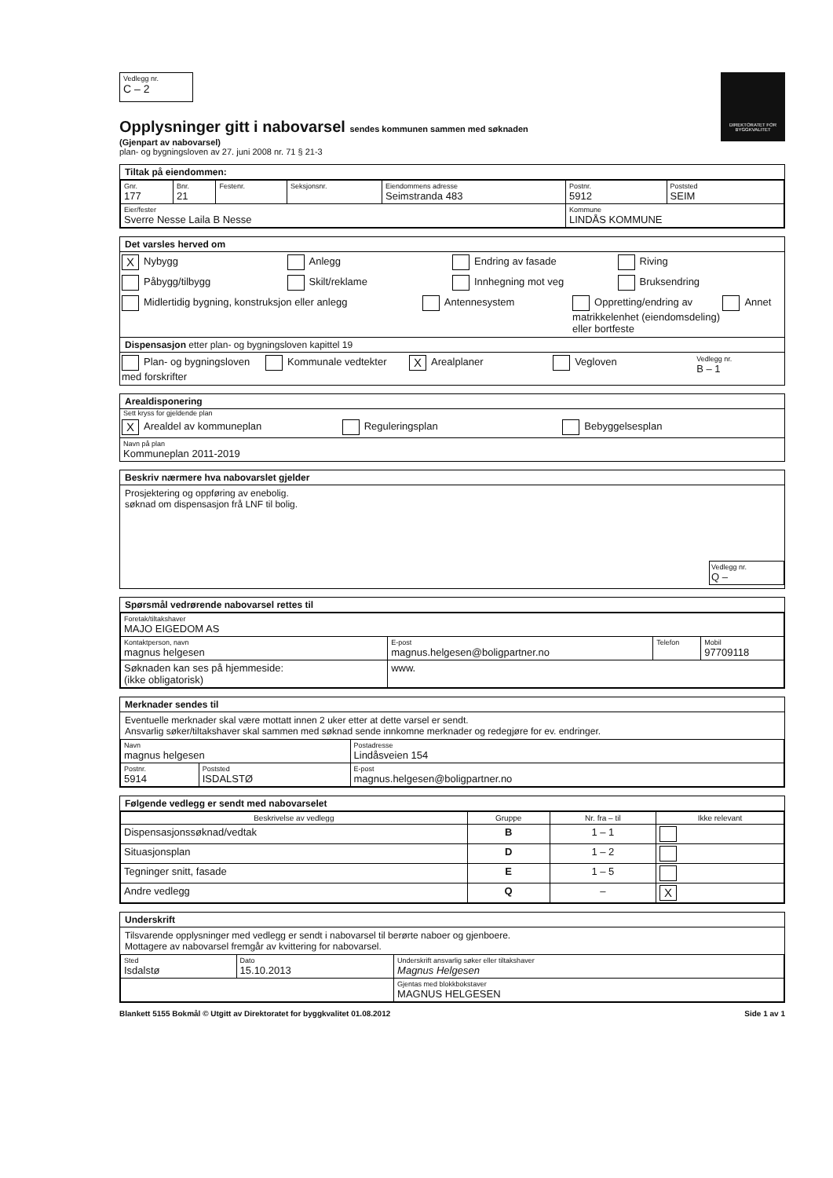DIREKTORATET FOR BYGGKVALITET
Vedlegg nr.
C – 2
Opplysninger gitt i nabovarsel sendes kommunen sammen med søknaden
(Gjenpart av nabovarsel)
plan- og bygningsloven av 27. juni 2008 nr. 71 § 21-3
Tiltak på eiendommen:
| Gnr. 177 | Bnr. 21 | Festenr. | Seksjonsnr. | Eiendommens adresse Seimstranda 483 | Postnr. 5912 | Poststed SEIM |
| Eier/fester Sverre Nesse Laila B Nesse | | | | | Kommune LINDÅS KOMMUNE | |
Det varsles herved om
X Nybygg Anlegg Endring av fasade Riving
Påbygg/tilbygg Skilt/reklame Innhegning mot veg Bruksendring
Midlertidig bygning, konstruksjon eller anlegg
Antennesystem Oppretting/endring av matrikkelenhet (eiendomsdeling) eller bortfeste
Annet
Dispensasjon etter plan- og bygningsloven kapittel 19
Plan- og bygningsloven med forskrifter
Kommunale vedtekter
X Arealplaner Vegloven
Vedlegg nr.
B – 1
Arealdisponering
Sett kryss for gjeldende plan
X Arealdel av kommuneplan Reguleringsplan Bebyggelsesplan
Navn på plan
Kommuneplan 2011-2019
Beskriv nærmere hva nabovarslet gjelder
Prosjektering og oppføring av enebolig.
søknad om dispensasjon frå LNF til bolig.
Vedlegg nr.
Q –
Spørsmål vedrørende nabovarsel rettes til
| Foretak/tiltakshaver MAJO EIGEDOM AS | | | |
| Kontaktperson, navn magnus helgesen | E-post magnus.helgesen@boligpartner.no | Telefon | Mobil 97709118 |
| Søknaden kan ses på hjemmeside: (ikke obligatorisk) | www. | | |
Merknader sendes til
Eventuelle merknader skal være mottatt innen 2 uker etter at dette varsel er sendt.
Ansvarlig søker/tiltakshaver skal sammen med søknad sende innkomne merknader og redegjøre for ev. endringer.
| Navn magnus helgesen | | Postadresse Lindåsveien 154 |
| Postnr. 5914 | Poststed ISDALSTØ | E-post magnus.helgesen@boligpartner.no |
Følgende vedlegg er sendt med nabovarselet
| Beskrivelse av vedlegg | Gruppe | Nr. fra – til | Ikke relevant |
| --- | --- | --- | --- |
| Dispensasjonssøknad/vedtak | B | 1 – 1 | |
| Situasjonsplan | D | 1 – 2 | |
| Tegninger snitt, fasade | E | 1 – 5 | |
| Andre vedlegg | Q | – | X |
Underskrift
Tilsvarende opplysninger med vedlegg er sendt i nabovarsel til berørte naboer og gjenboere.
Mottagere av nabovarsel fremgår av kvittering for nabovarsel.
| Sted Isdalstø | Dato 15.10.2013 | Underskrift ansvarlig søker eller tiltakshaver Magnus Helgesen |
| | | Gjentas med blokkbokstaver MAGNUS HELGESEN |
Blankett 5155 Bokmål © Utgitt av Direktoratet for byggkvalitet 01.08.2012 Side 1 av 1